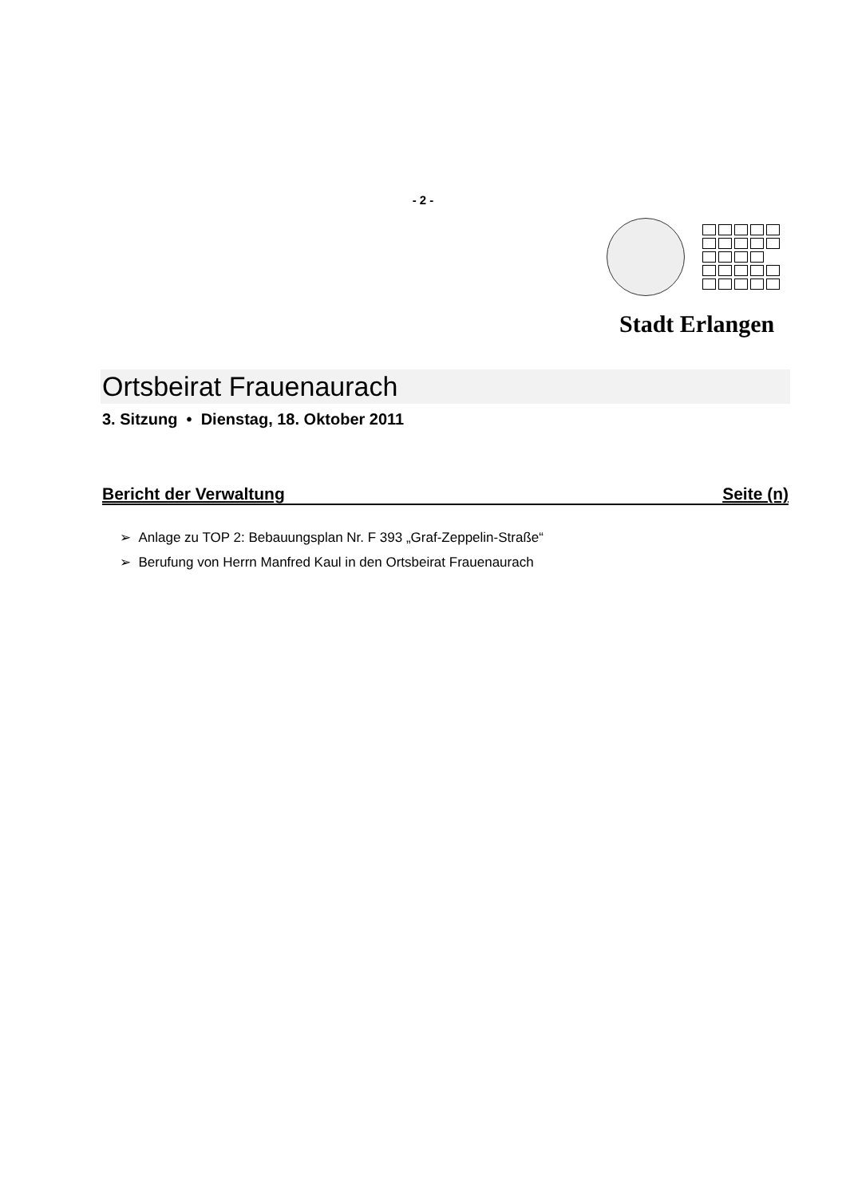- 2 -
Stadt Erlangen
Ortsbeirat Frauenaurach
3. Sitzung • Dienstag, 18. Oktober 2011
Bericht der Verwaltung Seite (n)
➢ Anlage zu TOP 2: Bebauungsplan Nr. F 393 „Graf-Zeppelin-Straße“
➢ Berufung von Herrn Manfred Kaul in den Ortsbeirat Frauenaurach